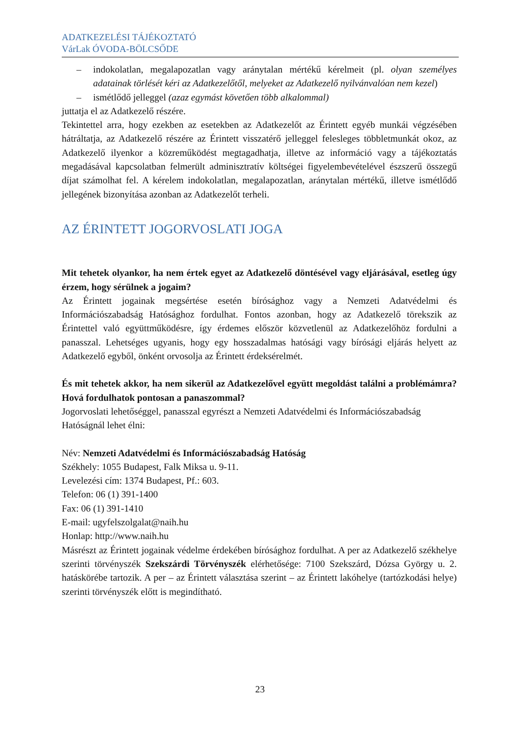ADATKEZELÉSI TÁJÉKOZTATÓ
VárLak ÓVODA-BÖLCSŐDE
– indokolatlan, megalapozatlan vagy aránytalan mértékű kérelmeit (pl. olyan személyes adatainak törlését kéri az Adatkezelőtől, melyeket az Adatkezelő nyilvánvalóan nem kezel)
– ismétlődő jelleggel (azaz egymást követően több alkalommal)
juttatja el az Adatkezelő részére.
Tekintettel arra, hogy ezekben az esetekben az Adatkezelőt az Érintett egyéb munkái végzésében hátráltatja, az Adatkezelő részére az Érintett visszatérő jelleggel felesleges többletmunkát okoz, az Adatkezelő ilyenkor a közreműködést megtagadhatja, illetve az információ vagy a tájékoztatás megadásával kapcsolatban felmerült adminisztratív költségei figyelembevételével észszerű összegű díjat számolhat fel. A kérelem indokolatlan, megalapozatlan, aránytalan mértékű, illetve ismétlődő jellegének bizonyítása azonban az Adatkezelőt terheli.
AZ ÉRINTETT JOGORVOSLATI JOGA
Mit tehetek olyankor, ha nem értek egyet az Adatkezelő döntésével vagy eljárásával, esetleg úgy érzem, hogy sérülnek a jogaim?
Az Érintett jogainak megsértése esetén bírósághoz vagy a Nemzeti Adatvédelmi és Információszabadság Hatósághoz fordulhat. Fontos azonban, hogy az Adatkezelő törekszik az Érintettel való együttműködésre, így érdemes először közvetlenül az Adatkezelőhöz fordulni a panasszal. Lehetséges ugyanis, hogy egy hosszadalmas hatósági vagy bírósági eljárás helyett az Adatkezelő egyből, önként orvosolja az Érintett érdeksérelmét.
És mit tehetek akkor, ha nem sikerül az Adatkezelővel együtt megoldást találni a problémámra? Hová fordulhatok pontosan a panaszommal?
Jogorvoslati lehetőséggel, panasszal egyrészt a Nemzeti Adatvédelmi és Információszabadság Hatóságnál lehet élni:
Név: Nemzeti Adatvédelmi és Információszabadság Hatóság
Székhely: 1055 Budapest, Falk Miksa u. 9-11.
Levelezési cím: 1374 Budapest, Pf.: 603.
Telefon: 06 (1) 391-1400
Fax: 06 (1) 391-1410
E-mail: ugyfelszolgalat@naih.hu
Honlap: http://www.naih.hu
Másrészt az Érintett jogainak védelme érdekében bírósághoz fordulhat. A per az Adatkezelő székhelye szerinti törvényszék Szekszárdi Törvényszék elérhetősége: 7100 Szekszárd, Dózsa György u. 2. hatáskörébe tartozik. A per – az Érintett választása szerint – az Érintett lakóhelye (tartózkodási helye) szerinti törvényszék előtt is megindítható.
23